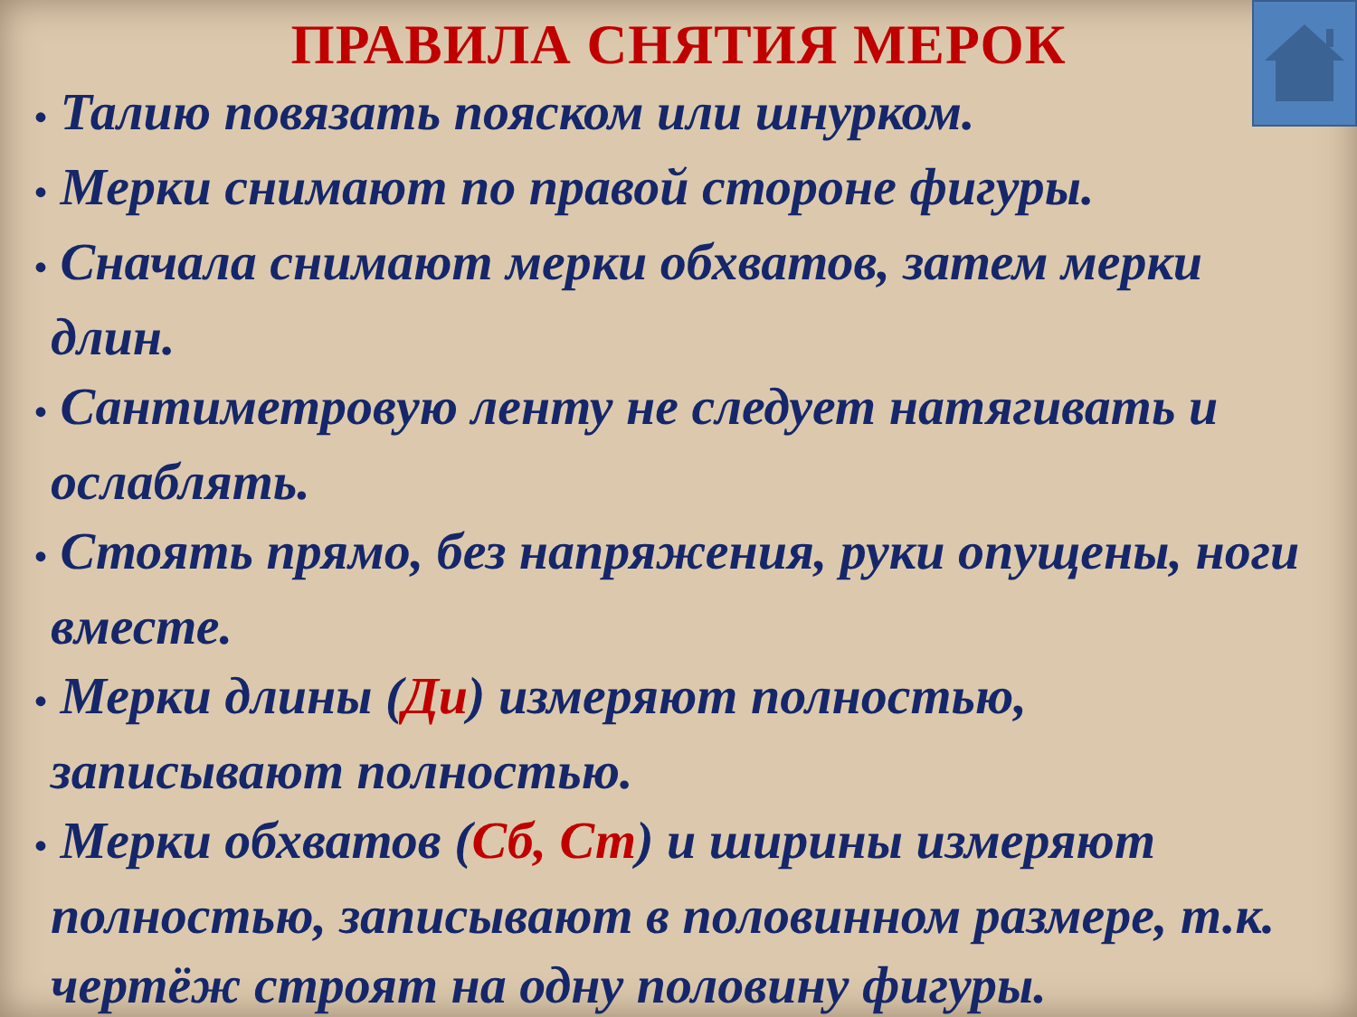ПРАВИЛА СНЯТИЯ МЕРОК
• Талию повязать пояском или шнурком.
• Мерки снимают по правой стороне фигуры.
• Сначала снимают мерки обхватов, затем мерки длин.
• Сантиметровую ленту не следует натягивать и ослаблять.
• Стоять прямо, без напряжения, руки опущены, ноги вместе.
• Мерки длины (Ди) измеряют полностью, записывают полностью.
• Мерки обхватов (Сб, Ст) и ширины измеряют полностью, записывают в половинном размере, т.к. чертёж строят на одну половину фигуры.